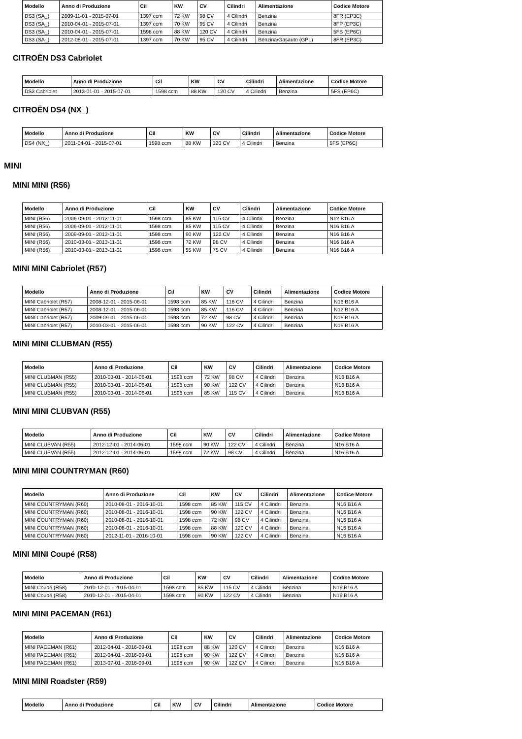| Modello | Anno di Produzione | Cil | KW | CV | Cilindri | Alimentazione | Codice Motore |
| --- | --- | --- | --- | --- | --- | --- | --- |
| DS3 (SA_) | 2009-11-01 - 2015-07-01 | 1397 ccm | 72 KW | 98 CV | 4 Cilindri | Benzina | 8FR (EP3C) |
| DS3 (SA_) | 2010-04-01 - 2015-07-01 | 1397 ccm | 70 KW | 95 CV | 4 Cilindri | Benzina | 8FP (EP3C) |
| DS3 (SA_) | 2010-04-01 - 2015-07-01 | 1598 ccm | 88 KW | 120 CV | 4 Cilindri | Benzina | 5FS (EP6C) |
| DS3 (SA_) | 2012-08-01 - 2015-07-01 | 1397 ccm | 70 KW | 95 CV | 4 Cilindri | Benzina/Gasauto (GPL) | 8FR (EP3C) |
CITROËN DS3 Cabriolet
| Modello | Anno di Produzione | Cil | KW | CV | Cilindri | Alimentazione | Codice Motore |
| --- | --- | --- | --- | --- | --- | --- | --- |
| DS3 Cabriolet | 2013-01-01 - 2015-07-01 | 1598 ccm | 88 KW | 120 CV | 4 Cilindri | Benzina | 5FS (EP6C) |
CITROËN DS4 (NX_)
| Modello | Anno di Produzione | Cil | KW | CV | Cilindri | Alimentazione | Codice Motore |
| --- | --- | --- | --- | --- | --- | --- | --- |
| DS4 (NX_) | 2011-04-01 - 2015-07-01 | 1598 ccm | 88 KW | 120 CV | 4 Cilindri | Benzina | 5FS (EP6C) |
MINI
MINI MINI (R56)
| Modello | Anno di Produzione | Cil | KW | CV | Cilindri | Alimentazione | Codice Motore |
| --- | --- | --- | --- | --- | --- | --- | --- |
| MINI (R56) | 2006-09-01 - 2013-11-01 | 1598 ccm | 85 KW | 115 CV | 4 Cilindri | Benzina | N12 B16 A |
| MINI (R56) | 2006-09-01 - 2013-11-01 | 1598 ccm | 85 KW | 115 CV | 4 Cilindri | Benzina | N16 B16 A |
| MINI (R56) | 2009-09-01 - 2013-11-01 | 1598 ccm | 90 KW | 122 CV | 4 Cilindri | Benzina | N16 B16 A |
| MINI (R56) | 2010-03-01 - 2013-11-01 | 1598 ccm | 72 KW | 98 CV | 4 Cilindri | Benzina | N16 B16 A |
| MINI (R56) | 2010-03-01 - 2013-11-01 | 1598 ccm | 55 KW | 75 CV | 4 Cilindri | Benzina | N16 B16 A |
MINI MINI Cabriolet (R57)
| Modello | Anno di Produzione | Cil | KW | CV | Cilindri | Alimentazione | Codice Motore |
| --- | --- | --- | --- | --- | --- | --- | --- |
| MINI Cabriolet (R57) | 2008-12-01 - 2015-06-01 | 1598 ccm | 85 KW | 116 CV | 4 Cilindri | Benzina | N16 B16 A |
| MINI Cabriolet (R57) | 2008-12-01 - 2015-06-01 | 1598 ccm | 85 KW | 116 CV | 4 Cilindri | Benzina | N12 B16 A |
| MINI Cabriolet (R57) | 2009-09-01 - 2015-06-01 | 1598 ccm | 72 KW | 98 CV | 4 Cilindri | Benzina | N16 B16 A |
| MINI Cabriolet (R57) | 2010-03-01 - 2015-06-01 | 1598 ccm | 90 KW | 122 CV | 4 Cilindri | Benzina | N16 B16 A |
MINI MINI CLUBMAN (R55)
| Modello | Anno di Produzione | Cil | KW | CV | Cilindri | Alimentazione | Codice Motore |
| --- | --- | --- | --- | --- | --- | --- | --- |
| MINI CLUBMAN (R55) | 2010-03-01 - 2014-06-01 | 1598 ccm | 72 KW | 98 CV | 4 Cilindri | Benzina | N16 B16 A |
| MINI CLUBMAN (R55) | 2010-03-01 - 2014-06-01 | 1598 ccm | 90 KW | 122 CV | 4 Cilindri | Benzina | N16 B16 A |
| MINI CLUBMAN (R55) | 2010-03-01 - 2014-06-01 | 1598 ccm | 85 KW | 115 CV | 4 Cilindri | Benzina | N16 B16 A |
MINI MINI CLUBVAN (R55)
| Modello | Anno di Produzione | Cil | KW | CV | Cilindri | Alimentazione | Codice Motore |
| --- | --- | --- | --- | --- | --- | --- | --- |
| MINI CLUBVAN (R55) | 2012-12-01 - 2014-06-01 | 1598 ccm | 90 KW | 122 CV | 4 Cilindri | Benzina | N16 B16 A |
| MINI CLUBVAN (R55) | 2012-12-01 - 2014-06-01 | 1598 ccm | 72 KW | 98 CV | 4 Cilindri | Benzina | N16 B16 A |
MINI MINI COUNTRYMAN (R60)
| Modello | Anno di Produzione | Cil | KW | CV | Cilindri | Alimentazione | Codice Motore |
| --- | --- | --- | --- | --- | --- | --- | --- |
| MINI COUNTRYMAN (R60) | 2010-08-01 - 2016-10-01 | 1598 ccm | 85 KW | 115 CV | 4 Cilindri | Benzina | N16 B16 A |
| MINI COUNTRYMAN (R60) | 2010-08-01 - 2016-10-01 | 1598 ccm | 90 KW | 122 CV | 4 Cilindri | Benzina | N16 B16 A |
| MINI COUNTRYMAN (R60) | 2010-08-01 - 2016-10-01 | 1598 ccm | 72 KW | 98 CV | 4 Cilindri | Benzina | N16 B16 A |
| MINI COUNTRYMAN (R60) | 2010-08-01 - 2016-10-01 | 1598 ccm | 88 KW | 120 CV | 4 Cilindri | Benzina | N16 B16 A |
| MINI COUNTRYMAN (R60) | 2012-11-01 - 2016-10-01 | 1598 ccm | 90 KW | 122 CV | 4 Cilindri | Benzina | N16 B16 A |
MINI MINI Coupé (R58)
| Modello | Anno di Produzione | Cil | KW | CV | Cilindri | Alimentazione | Codice Motore |
| --- | --- | --- | --- | --- | --- | --- | --- |
| MINI Coupé (R58) | 2010-12-01 - 2015-04-01 | 1598 ccm | 85 KW | 115 CV | 4 Cilindri | Benzina | N16 B16 A |
| MINI Coupé (R58) | 2010-12-01 - 2015-04-01 | 1598 ccm | 90 KW | 122 CV | 4 Cilindri | Benzina | N16 B16 A |
MINI MINI PACEMAN (R61)
| Modello | Anno di Produzione | Cil | KW | CV | Cilindri | Alimentazione | Codice Motore |
| --- | --- | --- | --- | --- | --- | --- | --- |
| MINI PACEMAN (R61) | 2012-04-01 - 2016-09-01 | 1598 ccm | 88 KW | 120 CV | 4 Cilindri | Benzina | N16 B16 A |
| MINI PACEMAN (R61) | 2012-04-01 - 2016-09-01 | 1598 ccm | 90 KW | 122 CV | 4 Cilindri | Benzina | N16 B16 A |
| MINI PACEMAN (R61) | 2013-07-01 - 2016-09-01 | 1598 ccm | 90 KW | 122 CV | 4 Cilindri | Benzina | N16 B16 A |
MINI MINI Roadster (R59)
| Modello | Anno di Produzione | Cil | KW | CV | Cilindri | Alimentazione | Codice Motore |
| --- | --- | --- | --- | --- | --- | --- | --- |